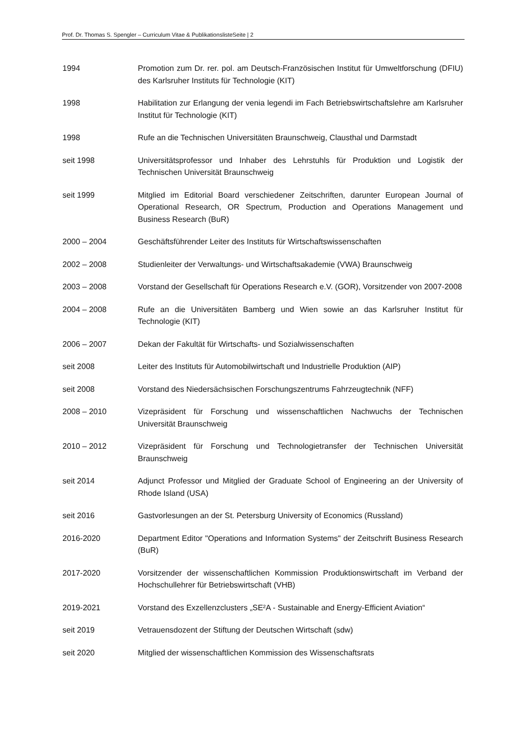Prof. Dr. Thomas S. Spengler – Curriculum Vitae & PublikationslisteSeite | 2
1994 Promotion zum Dr. rer. pol. am Deutsch-Französischen Institut für Umweltforschung (DFIU) des Karlsruher Instituts für Technologie (KIT)
1998 Habilitation zur Erlangung der venia legendi im Fach Betriebswirtschaftslehre am Karlsruher Institut für Technologie (KIT)
1998 Rufe an die Technischen Universitäten Braunschweig, Clausthal und Darmstadt
seit 1998 Universitätsprofessor und Inhaber des Lehrstuhls für Produktion und Logistik der Technischen Universität Braunschweig
seit 1999 Mitglied im Editorial Board verschiedener Zeitschriften, darunter European Journal of Operational Research, OR Spectrum, Production and Operations Management und Business Research (BuR)
2000 – 2004 Geschäftsführender Leiter des Instituts für Wirtschaftswissenschaften
2002 – 2008 Studienleiter der Verwaltungs- und Wirtschaftsakademie (VWA) Braunschweig
2003 – 2008 Vorstand der Gesellschaft für Operations Research e.V. (GOR), Vorsitzender von 2007-2008
2004 – 2008 Rufe an die Universitäten Bamberg und Wien sowie an das Karlsruher Institut für Technologie (KIT)
2006 – 2007 Dekan der Fakultät für Wirtschafts- und Sozialwissenschaften
seit 2008 Leiter des Instituts für Automobilwirtschaft und Industrielle Produktion (AIP)
seit 2008 Vorstand des Niedersächsischen Forschungszentrums Fahrzeugtechnik (NFF)
2008 – 2010 Vizepräsident für Forschung und wissenschaftlichen Nachwuchs der Technischen Universität Braunschweig
2010 – 2012 Vizepräsident für Forschung und Technologietransfer der Technischen Universität Braunschweig
seit 2014 Adjunct Professor und Mitglied der Graduate School of Engineering an der University of Rhode Island (USA)
seit 2016 Gastvorlesungen an der St. Petersburg University of Economics (Russland)
2016-2020 Department Editor "Operations and Information Systems" der Zeitschrift Business Research (BuR)
2017-2020 Vorsitzender der wissenschaftlichen Kommission Produktionswirtschaft im Verband der Hochschullehrer für Betriebswirtschaft (VHB)
2019-2021 Vorstand des Exzellenzclusters „SE²A - Sustainable and Energy-Efficient Aviation“
seit 2019 Vetrauensdozent der Stiftung der Deutschen Wirtschaft (sdw)
seit 2020 Mitglied der wissenschaftlichen Kommission des Wissenschaftsrats